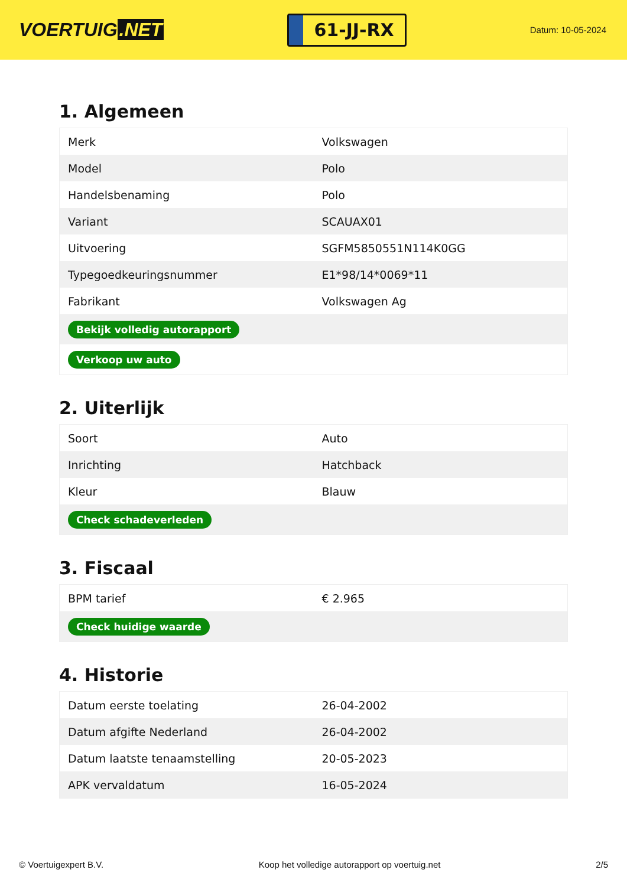VOERTUIG.NET
61-JJ-RX
Datum: 10-05-2024
1. Algemeen
| Merk | Volkswagen |
| Model | Polo |
| Handelsbenaming | Polo |
| Variant | SCAUAX01 |
| Uitvoering | SGFM5850551N114K0GG |
| Typegoedkeuringsnummer | E1*98/14*0069*11 |
| Fabrikant | Volkswagen Ag |
| Bekijk volledig autorapport | |
| Verkoop uw auto | |
2. Uiterlijk
| Soort | Auto |
| Inrichting | Hatchback |
| Kleur | Blauw |
| Check schadeverleden | |
3. Fiscaal
| BPM tarief | € 2.965 |
| Check huidige waarde | |
4. Historie
| Datum eerste toelating | 26-04-2002 |
| Datum afgifte Nederland | 26-04-2002 |
| Datum laatste tenaamstelling | 20-05-2023 |
| APK vervaldatum | 16-05-2024 |
© Voertuigexpert B.V. Koop het volledige autorapport op voertuig.net 2/5